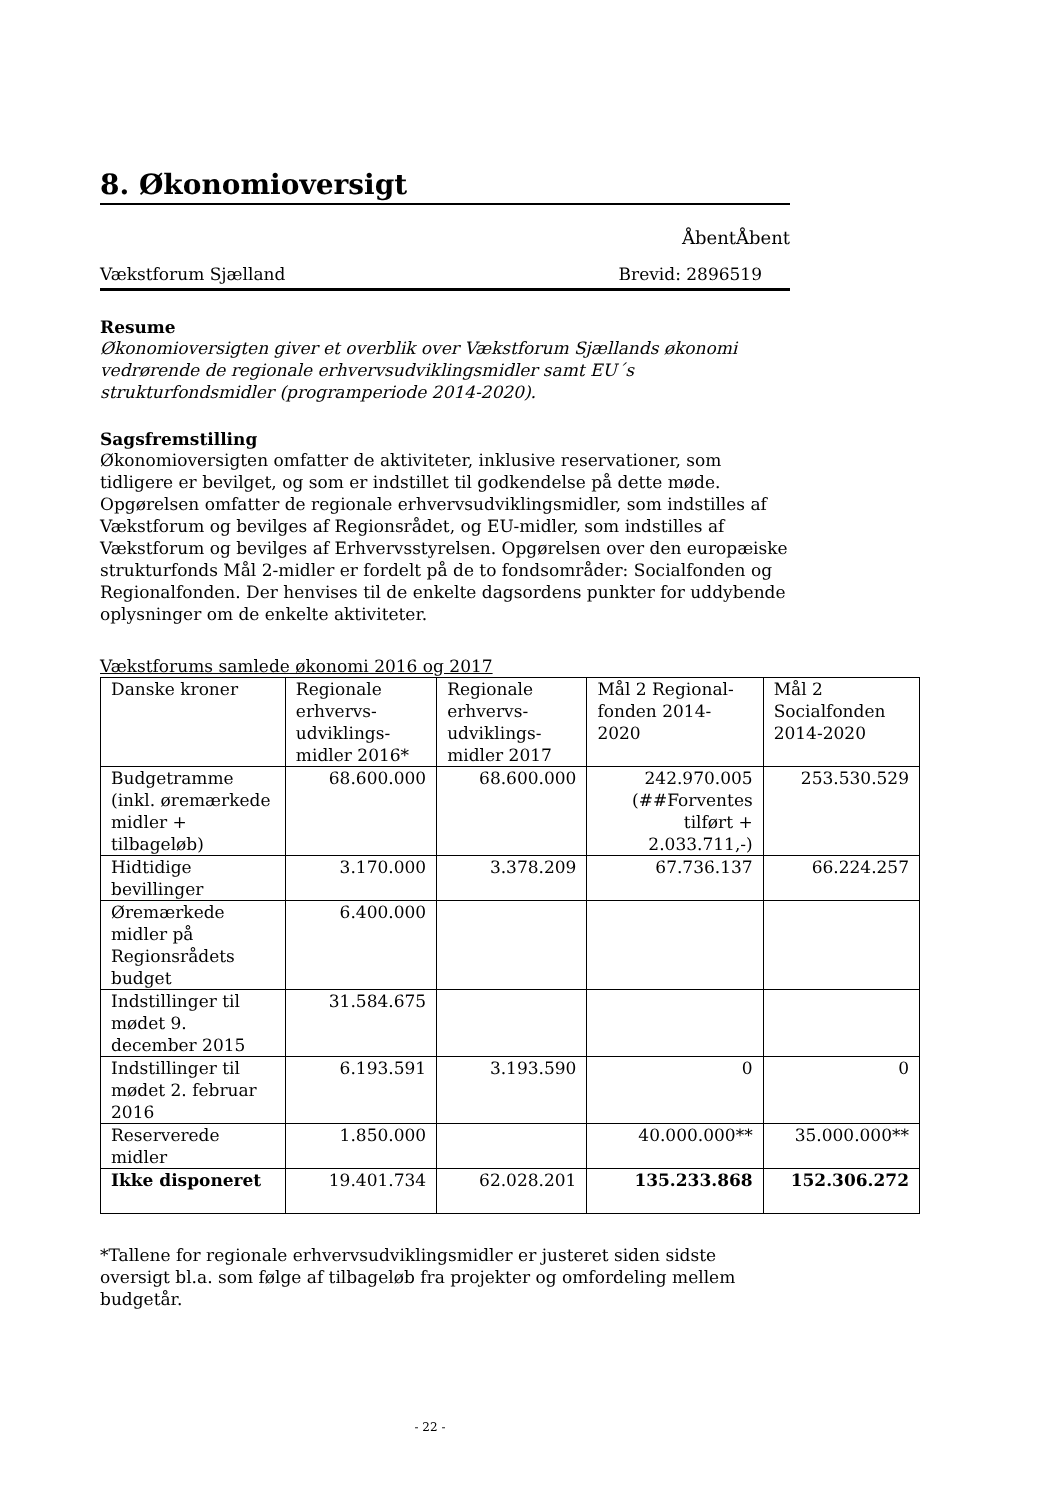8. Økonomioversigt
ÅbentÅbent
Vækstforum Sjælland Brevid: 2896519
Resume
Økonomioversigten giver et overblik over Vækstforum Sjællands økonomi vedrørende de regionale erhvervsudviklingsmidler samt EU´s strukturfondsmidler (programperiode 2014-2020).
Sagsfremstilling
Økonomioversigten omfatter de aktiviteter, inklusive reservationer, som tidligere er bevilget, og som er indstillet til godkendelse på dette møde. Opgørelsen omfatter de regionale erhvervsudviklingsmidler, som indstilles af Vækstforum og bevilges af Regionsrådet, og EU-midler, som indstilles af Vækstforum og bevilges af Erhvervsstyrelsen. Opgørelsen over den europæiske strukturfonds Mål 2-midler er fordelt på de to fondsområder: Socialfonden og Regionalfonden. Der henvises til de enkelte dagsordens punkter for uddybende oplysninger om de enkelte aktiviteter.
Vækstforums samlede økonomi 2016 og 2017
| Danske kroner | Regionale erhvervs-udviklings-midler 2016* | Regionale erhvervs-udviklings-midler 2017 | Mål 2 Regional-fonden 2014-2020 | Mål 2 Socialfonden 2014-2020 |
| Budgetramme (inkl. øremærkede midler + tilbageløb) | 68.600.000 | 68.600.000 | 242.970.005 (##Forventes tilført + 2.033.711,-) | 253.530.529 |
| Hidtidige bevillinger | 3.170.000 | 3.378.209 | 67.736.137 | 66.224.257 |
| Øremærkede midler på Regionsrådets budget | 6.400.000 | | | |
| Indstillinger til mødet 9. december 2015 | 31.584.675 | | | |
| Indstillinger til mødet 2. februar 2016 | 6.193.591 | 3.193.590 | 0 | 0 |
| Reserverede midler | 1.850.000 | | 40.000.000** | 35.000.000** |
| Ikke disponeret | 19.401.734 | 62.028.201 | 135.233.868 | 152.306.272 |
*Tallene for regionale erhvervsudviklingsmidler er justeret siden sidste oversigt bl.a. som følge af tilbageløb fra projekter og omfordeling mellem budgetår.
- 22 -